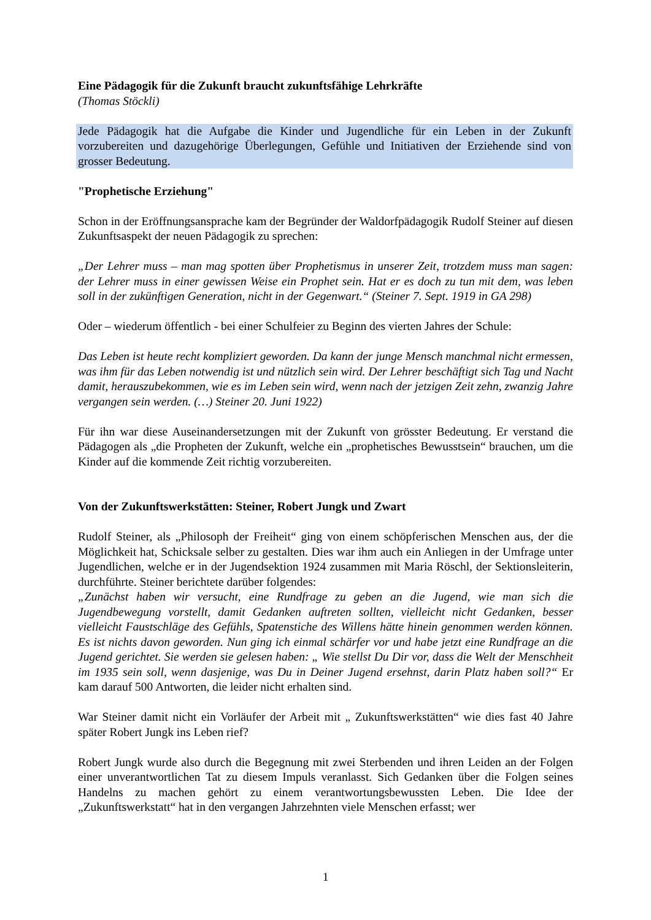Eine Pädagogik für die Zukunft braucht zukunftsfähige Lehrkräfte
(Thomas Stöckli)
Jede Pädagogik hat die Aufgabe die Kinder und Jugendliche für ein Leben in der Zukunft vorzubereiten und dazugehörige Überlegungen, Gefühle und Initiativen der Erziehende sind von grosser Bedeutung.
"Prophetische Erziehung"
Schon in der Eröffnungsansprache kam der Begründer der Waldorfpädagogik Rudolf Steiner auf diesen Zukunftsaspekt der neuen Pädagogik zu sprechen:
„Der Lehrer muss – man mag spotten über Prophetismus in unserer Zeit, trotzdem muss man sagen: der Lehrer muss in einer gewissen Weise ein Prophet sein. Hat er es doch zu tun mit dem, was leben soll in der zukünftigen Generation, nicht in der Gegenwart.“ (Steiner 7. Sept. 1919 in GA 298)
Oder – wiederum öffentlich - bei einer Schulfeier zu Beginn des vierten Jahres der Schule:
Das Leben ist heute recht kompliziert geworden. Da kann der junge Mensch manchmal nicht ermessen, was ihm für das Leben notwendig ist und nützlich sein wird. Der Lehrer beschäftigt sich Tag und Nacht damit, herauszubekommen, wie es im Leben sein wird, wenn nach der jetzigen Zeit zehn, zwanzig Jahre vergangen sein werden. (…) Steiner 20. Juni 1922)
Für ihn war diese Auseinandersetzungen mit der Zukunft von grösster Bedeutung. Er verstand die Pädagogen als „die Propheten der Zukunft, welche ein „prophetisches Bewusstsein“ brauchen, um die Kinder auf die kommende Zeit richtig vorzubereiten.
Von der Zukunftswerkstätten: Steiner, Robert Jungk und Zwart
Rudolf Steiner, als „Philosoph der Freiheit“ ging von einem schöpferischen Menschen aus, der die Möglichkeit hat, Schicksale selber zu gestalten. Dies war ihm auch ein Anliegen in der Umfrage unter Jugendlichen, welche er in der Jugendsektion 1924 zusammen mit Maria Röschl, der Sektionsleiterin, durchführte. Steiner berichtete darüber folgendes:
„Zunächst haben wir versucht, eine Rundfrage zu geben an die Jugend, wie man sich die Jugendbewegung vorstellt, damit Gedanken auftreten sollten, vielleicht nicht Gedanken, besser vielleicht Faustschläge des Gefühls, Spatenstiche des Willens hätte hinein genommen werden können. Es ist nichts davon geworden. Nun ging ich einmal schärfer vor und habe jetzt eine Rundfrage an die Jugend gerichtet. Sie werden sie gelesen haben: „ Wie stellst Du Dir vor, dass die Welt der Menschheit im 1935 sein soll, wenn dasjenige, was Du in Deiner Jugend ersehnst, darin Platz haben soll?“ Er kam darauf 500 Antworten, die leider nicht erhalten sind.
War Steiner damit nicht ein Vorläufer der Arbeit mit „ Zukunftswerkstätten“ wie dies fast 40 Jahre später Robert Jungk ins Leben rief?
Robert Jungk wurde also durch die Begegnung mit zwei Sterbenden und ihren Leiden an der Folgen einer unverantwortlichen Tat zu diesem Impuls veranlasst. Sich Gedanken über die Folgen seines Handelns zu machen gehört zu einem verantwortungsbewussten Leben. Die Idee der „Zukunftswerkstatt“ hat in den vergangen Jahrzehnten viele Menschen erfasst; wer
1